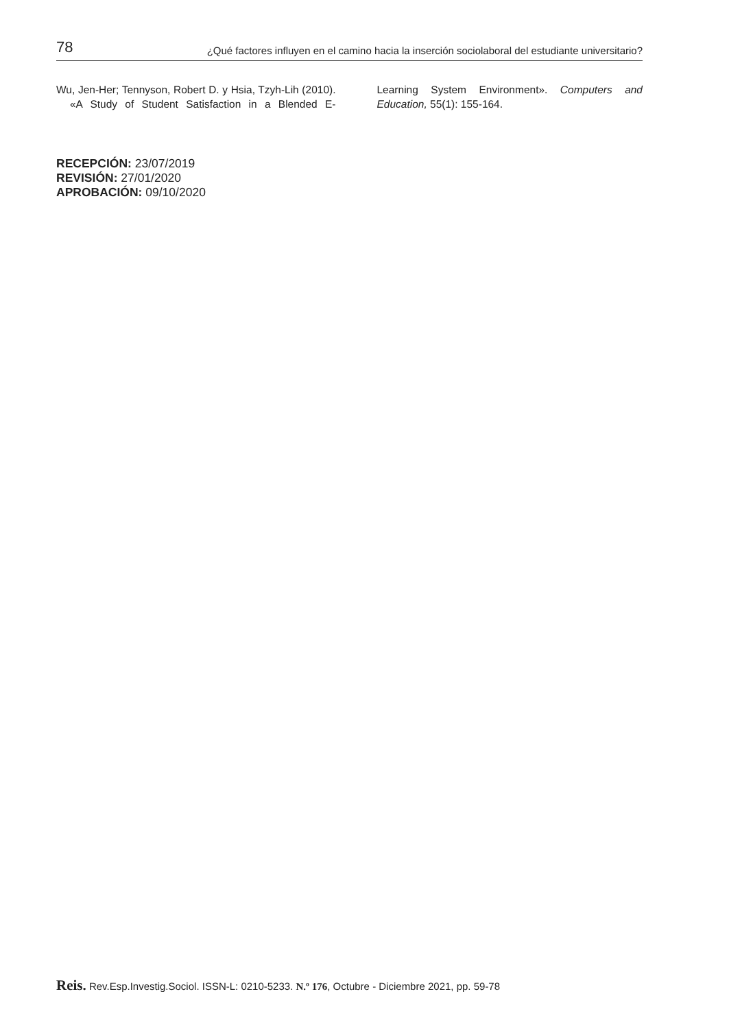78 ¿Qué factores influyen en el camino hacia la inserción sociolaboral del estudiante universitario?
Wu, Jen-Her; Tennyson, Robert D. y Hsia, Tzyh-Lih (2010). «A Study of Student Satisfaction in a Blended E-Learning System Environment». Computers and Education, 55(1): 155-164.
RECEPCIÓN: 23/07/2019
REVISIÓN: 27/01/2020
APROBACIÓN: 09/10/2020
Reis. Rev.Esp.Investig.Sociol. ISSN-L: 0210-5233. N.º 176, Octubre - Diciembre 2021, pp. 59-78